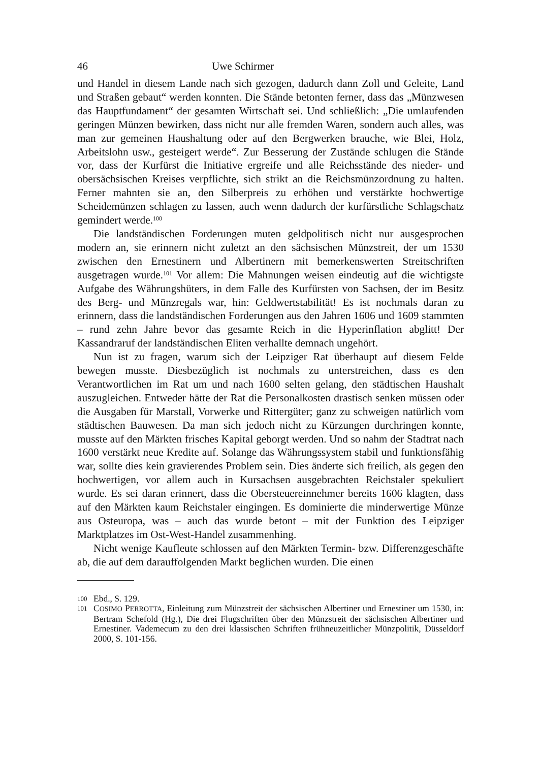46 Uwe Schirmer
und Handel in diesem Lande nach sich gezogen, dadurch dann Zoll und Geleite, Land und Straßen gebaut“ werden konnten. Die Stände betonten ferner, dass das „Münzwesen das Hauptfundament“ der gesamten Wirtschaft sei. Und schließlich: „Die umlaufenden geringen Münzen bewirken, dass nicht nur alle fremden Waren, sondern auch alles, was man zur gemeinen Haushaltung oder auf den Bergwerken brauche, wie Blei, Holz, Arbeitslohn usw., gesteigert werde“. Zur Besserung der Zustände schlugen die Stände vor, dass der Kurfürst die Initiative ergreife und alle Reichsstände des nieder- und obersächsischen Kreises verpflichte, sich strikt an die Reichsmünzordnung zu halten. Ferner mahnten sie an, den Silberpreis zu erhöhen und verstärkte hochwertige Scheidemünzen schlagen zu lassen, auch wenn dadurch der kurfürstliche Schlagschatz gemindert werde.<sup>100</sup>
Die landständischen Forderungen muten geldpolitisch nicht nur ausgesprochen modern an, sie erinnern nicht zuletzt an den sächsischen Münzstreit, der um 1530 zwischen den Ernestinern und Albertinern mit bemerkenswerten Streitschriften ausgetragen wurde.<sup>101</sup> Vor allem: Die Mahnungen weisen eindeutig auf die wichtigste Aufgabe des Währungshüters, in dem Falle des Kurfürsten von Sachsen, der im Besitz des Berg- und Münzregals war, hin: Geldwertstabilität! Es ist nochmals daran zu erinnern, dass die landständischen Forderungen aus den Jahren 1606 und 1609 stammten – rund zehn Jahre bevor das gesamte Reich in die Hyperinflation abglitt! Der Kassandraruf der landständischen Eliten verhallte demnach ungehört.
Nun ist zu fragen, warum sich der Leipziger Rat überhaupt auf diesem Felde bewegen musste. Diesbezüglich ist nochmals zu unterstreichen, dass es den Verantwortlichen im Rat um und nach 1600 selten gelang, den städtischen Haushalt auszugleichen. Entweder hätte der Rat die Personalkosten drastisch senken müssen oder die Ausgaben für Marstall, Vorwerke und Rittergüter; ganz zu schweigen natürlich vom städtischen Bauwesen. Da man sich jedoch nicht zu Kürzungen durchringen konnte, musste auf den Märkten frisches Kapital geborgt werden. Und so nahm der Stadtrat nach 1600 verstärkt neue Kredite auf. Solange das Währungssystem stabil und funktionsfähig war, sollte dies kein gravierendes Problem sein. Dies änderte sich freilich, als gegen den hochwertigen, vor allem auch in Kursachsen ausgebrachten Reichstaler spekuliert wurde. Es sei daran erinnert, dass die Obersteuereinnehmer bereits 1606 klagten, dass auf den Märkten kaum Reichstaler eingingen. Es dominierte die minderwertige Münze aus Osteuropa, was – auch das wurde betont – mit der Funktion des Leipziger Marktplatzes im Ost-West-Handel zusammenhing.
Nicht wenige Kaufleute schlossen auf den Märkten Termin- bzw. Differenzgeschäfte ab, die auf dem darauffolgenden Markt beglichen wurden. Die einen
100 Ebd., S. 129.
101 COSIMO PERROTTA, Einleitung zum Münzstreit der sächsischen Albertiner und Ernestiner um 1530, in: Bertram Schefold (Hg.), Die drei Flugschriften über den Münzstreit der sächsischen Albertiner und Ernestiner. Vademecum zu den drei klassischen Schriften frühneuzeitlicher Münzpolitik, Düsseldorf 2000, S. 101-156.